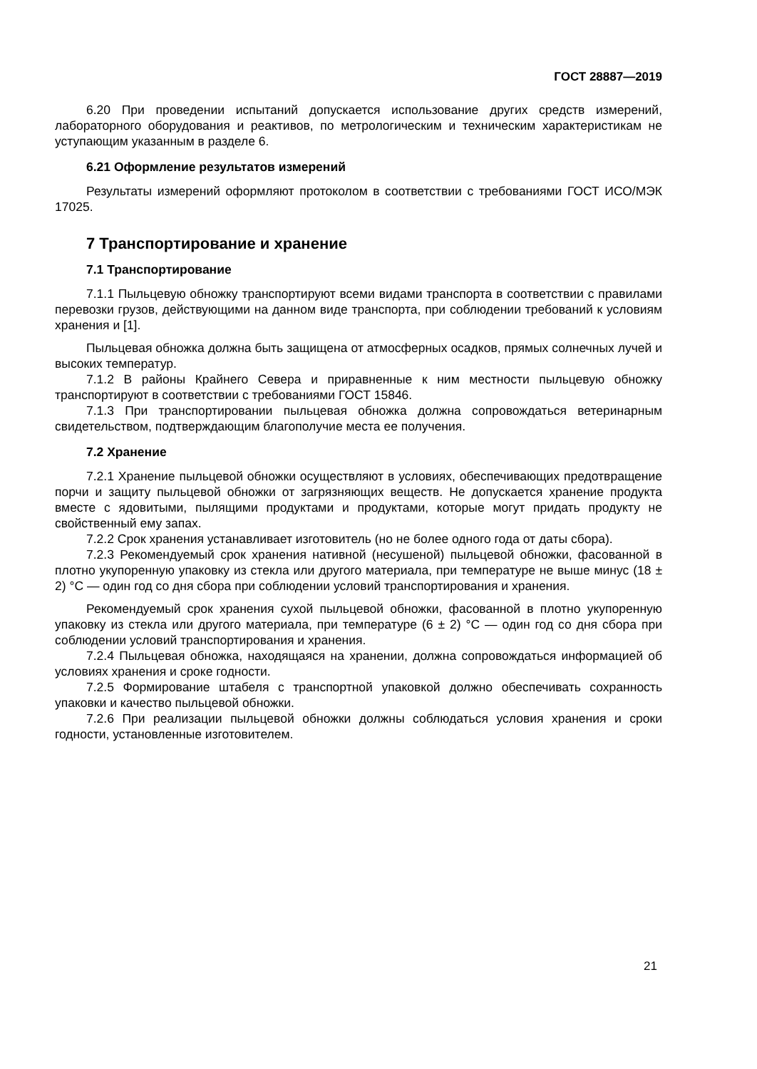ГОСТ 28887—2019
6.20 При проведении испытаний допускается использование других средств измерений, лабораторного оборудования и реактивов, по метрологическим и техническим характеристикам не уступающим указанным в разделе 6.
6.21 Оформление результатов измерений
Результаты измерений оформляют протоколом в соответствии с требованиями ГОСТ ИСО/МЭК 17025.
7 Транспортирование и хранение
7.1 Транспортирование
7.1.1 Пыльцевую обножку транспортируют всеми видами транспорта в соответствии с правилами перевозки грузов, действующими на данном виде транспорта, при соблюдении требований к условиям хранения и [1].
Пыльцевая обножка должна быть защищена от атмосферных осадков, прямых солнечных лучей и высоких температур.
7.1.2 В районы Крайнего Севера и приравненные к ним местности пыльцевую обножку транспортируют в соответствии с требованиями ГОСТ 15846.
7.1.3 При транспортировании пыльцевая обножка должна сопровождаться ветеринарным свидетельством, подтверждающим благополучие места ее получения.
7.2 Хранение
7.2.1 Хранение пыльцевой обножки осуществляют в условиях, обеспечивающих предотвращение порчи и защиту пыльцевой обножки от загрязняющих веществ. Не допускается хранение продукта вместе с ядовитыми, пылящими продуктами и продуктами, которые могут придать продукту не свойственный ему запах.
7.2.2 Срок хранения устанавливает изготовитель (но не более одного года от даты сбора).
7.2.3 Рекомендуемый срок хранения нативной (несушеной) пыльцевой обножки, фасованной в плотно укупоренную упаковку из стекла или другого материала, при температуре не выше минус (18 ± 2) °С — один год со дня сбора при соблюдении условий транспортирования и хранения.
Рекомендуемый срок хранения сухой пыльцевой обножки, фасованной в плотно укупоренную упаковку из стекла или другого материала, при температуре (6 ± 2) °С — один год со дня сбора при соблюдении условий транспортирования и хранения.
7.2.4 Пыльцевая обножка, находящаяся на хранении, должна сопровождаться информацией об условиях хранения и сроке годности.
7.2.5 Формирование штабеля с транспортной упаковкой должно обеспечивать сохранность упаковки и качество пыльцевой обножки.
7.2.6 При реализации пыльцевой обножки должны соблюдаться условия хранения и сроки годности, установленные изготовителем.
21